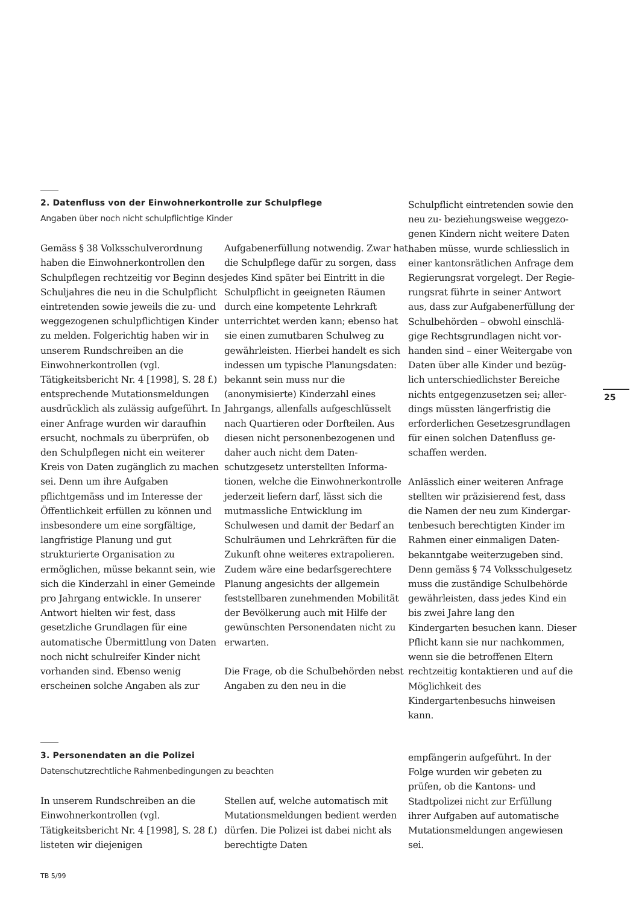2. Datenfluss von der Einwohnerkontrolle zur Schulpflege
Angaben über noch nicht schulpflichtige Kinder
Gemäss § 38 Volksschulverordnung haben die Einwohnerkontrollen den Schulpflegen rechtzeitig vor Beginn des Schuljahres die neu in die Schulpflicht eintretenden sowie jeweils die zu- und weggezogenen schulpflichtigen Kinder zu melden. Folgerichtig haben wir in unserem Rundschreiben an die Einwohner­kontrollen (vgl. Tätigkeitsbericht Nr. 4 [1998], S. 28 f.) entsprechende Mutationsmeldungen ausdrücklich als zulässig aufgeführt. In einer Anfrage wurden wir daraufhin ersucht, nochmals zu überprüfen, ob den Schulpflegen nicht ein weiterer Kreis von Daten zugänglich zu machen sei. Denn um ihre Aufgaben pflichtgemäss und im Interesse der Öffentlichkeit erfüllen zu können und insbesondere um eine sorg­fältige, langfristige Planung und gut strukturierte Organisation zu ermöglichen, müsse bekannt sein, wie sich die Kinderzahl in einer Gemeinde pro Jahrgang entwickle. In unserer Antwort hielten wir fest, dass gesetzliche Grundlagen für eine automatische Übermittlung von Daten noch nicht schulreifer Kinder nicht vorhanden sind. Ebenso wenig erscheinen solche Angaben als zur
Aufgabenerfüllung notwendig. Zwar hat die Schulpflege dafür zu sorgen, dass jedes Kind später bei Eintritt in die Schulpflicht in geeigneten Räumen durch eine kompetente Lehrkraft unterrichtet werden kann; ebenso hat sie einen zumutbaren Schulweg zu gewährleisten. Hierbei handelt es sich indessen um typische Planungs­daten: bekannt sein muss nur die (anonymisierte) Kinderzahl eines Jahrgangs, allenfalls aufgeschlüsselt nach Quartieren oder Dorfteilen. Aus diesen nicht personenbezogenen und daher auch nicht dem Daten­schutzgesetz unterstellten Informa­tionen, welche die Einwohner­kontrolle jederzeit liefern darf, lässt sich die mutmassliche Entwicklung im Schulwesen und damit der Bedarf an Schulräumen und Lehrkräften für die Zukunft ohne weiteres extra­polieren. Zudem wäre eine be­darfsgerechtere Planung angesichts der allgemein feststellbaren zuneh­menden Mobilität der Bevölkerung auch mit Hilfe der gewünschten Personendaten nicht zu erwarten.
Die Frage, ob die Schulbehörden nebst Angaben zu den neu in die
Schulpflicht eintretenden sowie den neu zu- beziehungsweise weggezo­genen Kindern nicht weitere Daten haben müsse, wurde schliesslich in einer kantonsrätlichen Anfrage dem Regierungsrat vorgelegt. Der Regie­rungsrat führte in seiner Antwort aus, dass zur Aufgabenerfüllung der Schulbehörden – obwohl einschlä­gige Rechtsgrundlagen nicht vor­handen sind – einer Weitergabe von Daten über alle Kinder und bezüg­lich unterschiedlichster Bereiche nichts entgegenzusetzen sei; aller­dings müssten längerfristig die erforderlichen Gesetzesgrundlagen für einen solchen Datenfluss ge­schaffen werden.
Anlässlich einer weiteren Anfrage stellten wir präzisierend fest, dass die Namen der neu zum Kindergar­tenbesuch berechtigten Kinder im Rahmen einer einmaligen Daten­bekanntgabe weiterzugeben sind. Denn gemäss § 74 Volksschulgesetz muss die zuständige Schulbehörde gewährleisten, dass jedes Kind ein bis zwei Jahre lang den Kindergarten besuchen kann. Dieser Pflicht kann sie nur nachkommen, wenn sie die betroffenen Eltern rechtzeitig kon­taktieren und auf die Möglichkeit des Kindergartenbesuchs hinweisen kann.
25
3. Personendaten an die Polizei
Datenschutzrechtliche Rahmenbedingungen zu beachten
In unserem Rundschreiben an die Einwohnerkontrollen (vgl. Tätigkeitsbericht Nr. 4 [1998], S. 28 f.) listeten wir diejenigen
Stellen auf, welche automatisch mit Mutationsmeldungen bedient werden dürfen. Die Polizei ist dabei nicht als berechtigte Daten­
empfängerin aufgeführt. In der Folge wurden wir gebeten zu prüfen, ob die Kantons- und Stadtpolizei nicht zur Erfüllung ihrer Aufgaben auf automatische Mutationsmeldungen angewiesen sei.
TB 5/99